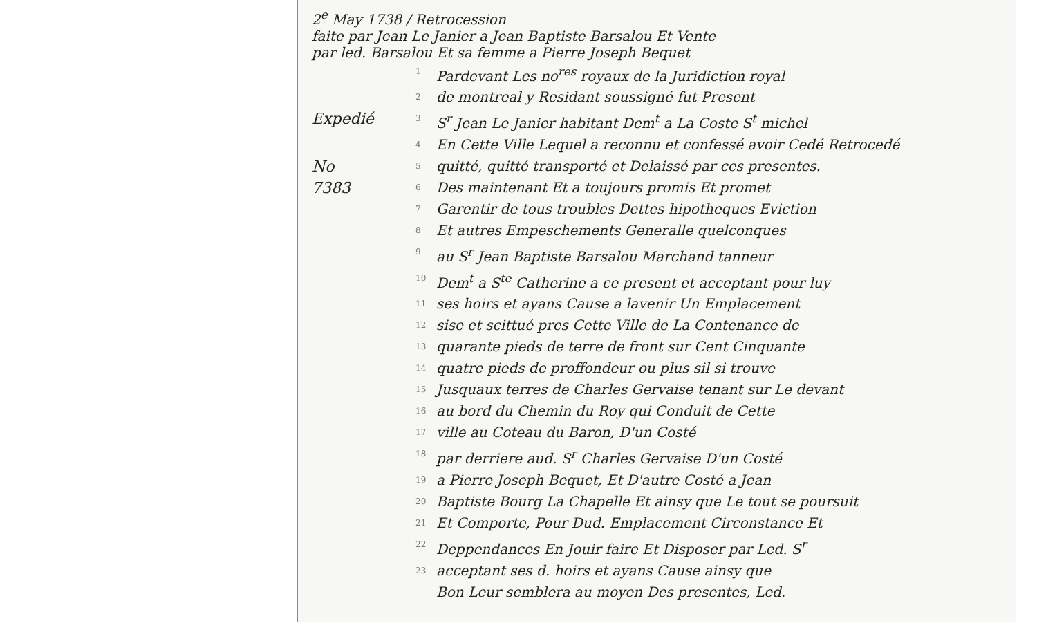2<sup>e</sup> May 1738 / Retrocession
faite par Jean Le Janier a Jean Baptiste Barsalou Et Vente
par led. Barsalou Et sa femme a Pierre Joseph Bequet
1
Pardevant Les no<sup>res</sup> royaux de la Juridiction royal
2
de montreal y Residant soussigné fut Present
Expedié
3
S<sup>r</sup> Jean Le Janier habitant Dem<sup>t</sup> a La Coste S<sup>t</sup> michel
4
En Cette Ville Lequel a reconnu et confessé avoir Cedé Retrocedé
No
5
quitté, quitté transporté et Delaissé par ces presentes.
7383
6
Des maintenant Et a toujours promis Et promet
7
Garentir de tous troubles Dettes hipotheques Eviction
8
Et autres Empeschements Generalle quelconques
9
au S<sup>r</sup> Jean Baptiste Barsalou Marchand tanneur
10
Dem<sup>t</sup> a S<sup>te</sup> Catherine a ce present et acceptant pour luy
11
ses hoirs et ayans Cause a lavenir Un Emplacement
12
sise et scittué pres Cette Ville de La Contenance de
13
quarante pieds de terre de front sur Cent Cinquante
14
quatre pieds de proffondeur ou plus sil si trouve
15
Jusquaux terres de Charles Gervaise tenant sur Le devant
16
au bord du Chemin du Roy qui Conduit de Cette
17
ville au Coteau du Baron, D'un Costé
18
par derriere aud. S<sup>r</sup> Charles Gervaise D'un Costé
19
a Pierre Joseph Bequet, Et D'autre Costé a Jean
20
Baptiste Bourg La Chapelle Et ainsy que Le tout se poursuit
21
Et Comporte, Pour Dud. Emplacement Circonstance Et
22
Deppendances En Jouir faire Et Disposer par Led. S<sup>r</sup>
23
acceptant ses d. hoirs et ayans Cause ainsy que
Bon Leur semblera au moyen Des presentes, Led.